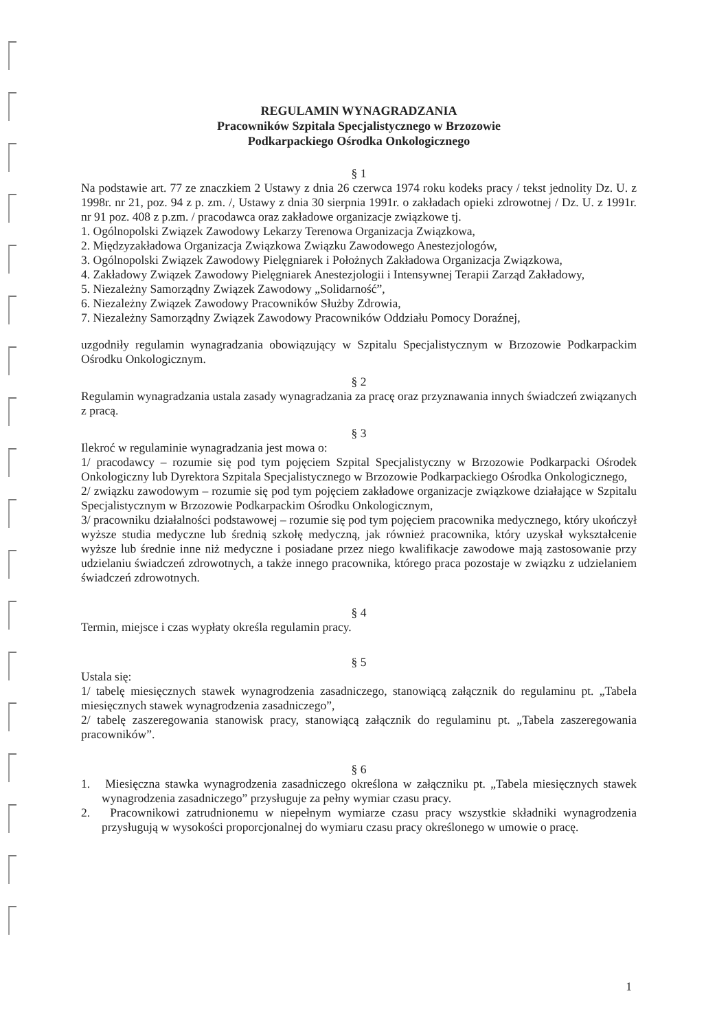REGULAMIN WYNAGRADZANIA
Pracowników Szpitala Specjalistycznego w Brzozowie
Podkarpackiego Ośrodka Onkologicznego
§ 1
Na podstawie art. 77 ze znaczkiem 2 Ustawy z dnia 26 czerwca 1974 roku kodeks pracy / tekst jednolity Dz. U. z 1998r. nr 21, poz. 94 z p. zm. /, Ustawy z dnia 30 sierpnia 1991r. o zakładach opieki zdrowotnej / Dz. U. z 1991r. nr 91 poz. 408 z p.zm. / pracodawca oraz zakładowe organizacje związkowe tj.
1. Ogólnopolski Związek Zawodowy Lekarzy Terenowa Organizacja Związkowa,
2. Międzyzakładowa Organizacja Związkowa Związku Zawodowego Anestezjologów,
3. Ogólnopolski Związek Zawodowy Pielęgniarek i Położnych Zakładowa Organizacja Związkowa,
4. Zakładowy Związek Zawodowy Pielęgniarek Anestezjologii i Intensywnej Terapii Zarząd Zakładowy,
5. Niezależny Samorządny Związek Zawodowy „Solidarność”,
6. Niezależny Związek Zawodowy Pracowników Służby Zdrowia,
7. Niezależny Samorządny Związek Zawodowy Pracowników Oddziału Pomocy Doraźnej,
uzgodniły regulamin wynagradzania obowiązujący w Szpitalu Specjalistycznym w Brzozowie Podkarpackim Ośrodku Onkologicznym.
§ 2
Regulamin wynagradzania ustala zasady wynagradzania za pracę oraz przyznawania innych świadczeń związanych z pracą.
§ 3
Ilekroć w regulaminie wynagradzania jest mowa o:
1/ pracodawcy – rozumie się pod tym pojęciem Szpital Specjalistyczny w Brzozowie Podkarpacki Ośrodek Onkologiczny lub Dyrektora Szpitala Specjalistycznego w Brzozowie Podkarpackiego Ośrodka Onkologicznego,
2/ związku zawodowym – rozumie się pod tym pojęciem zakładowe organizacje związkowe działające w Szpitalu Specjalistycznym w Brzozowie Podkarpackim Ośrodku Onkologicznym,
3/ pracowniku działalności podstawowej – rozumie się pod tym pojęciem pracownika medycznego, który ukończył wyższe studia medyczne lub średnią szkołę medyczną, jak również pracownika, który uzyskał wykształcenie wyższe lub średnie inne niż medyczne i posiadane przez niego kwalifikacje zawodowe mają zastosowanie przy udzielaniu świadczeń zdrowotnych, a także innego pracownika, którego praca pozostaje w związku z udzielaniem świadczeń zdrowotnych.
§ 4
Termin, miejsce i czas wypłaty określa regulamin pracy.
§ 5
Ustala się:
1/ tabelę miesięcznych stawek wynagrodzenia zasadniczego, stanowiącą załącznik do regulaminu pt. „Tabela miesięcznych stawek wynagrodzenia zasadniczego”,
2/ tabelę zaszeregowania stanowisk pracy, stanowiącą załącznik do regulaminu pt. „Tabela zaszeregowania pracowników”.
§ 6
1. Miesięczna stawka wynagrodzenia zasadniczego określona w załączniku pt. „Tabela miesięcznych stawek wynagrodzenia zasadniczego” przysługuje za pełny wymiar czasu pracy.
2. Pracownikowi zatrudnionemu w niepełnym wymiarze czasu pracy wszystkie składniki wynagrodzenia przysługują w wysokości proporcjonalnej do wymiaru czasu pracy określonego w umowie o pracę.
1